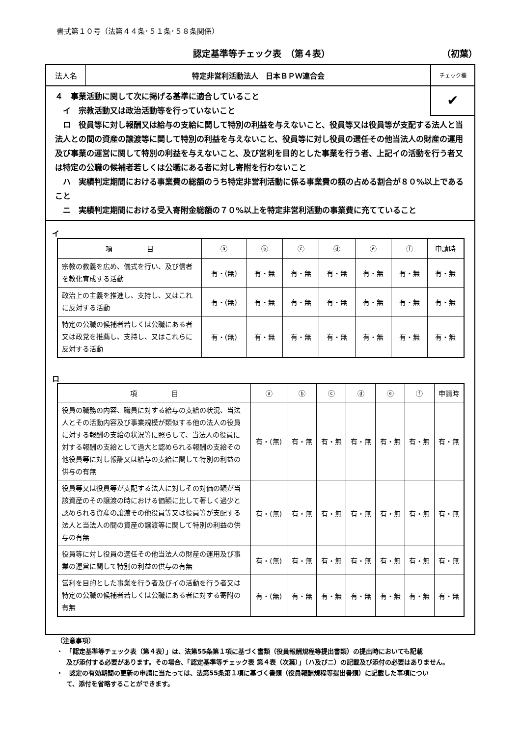書式第１０号（法第４４条･５１条･５８条関係）
認定基準等チェック表　（第４表） （初葉）
法人名 特定非営利活動法人　日本ＢＰＷ連合会
チェック欄
✔
４　事業活動に関して次に掲げる基準に適合していること
　イ　宗教活動又は政治活動等を行っていないこと
　ロ　役員等に対し報酬又は給与の支給に関して特別の利益を与えないこと、役員等又は役員等が支配する法人と当法人との間の資産の譲渡等に関して特別の利益を与えないこと、役員等に対し役員の選任その他当法人の財産の運用及び事業の運営に関して特別の利益を与えないこと、及び営利を目的とした事業を行う者、上記イの活動を行う者又は特定の公職の候補者若しくは公職にある者に対し寄附を行わないこと
　ハ　実績判定期間における事業費の総額のうち特定非営利活動に係る事業費の額の占める割合が８０%以上であること
　ニ　実績判定期間における受入寄附金総額の７０%以上を特定非営利活動の事業費に充てていること
イ
| 項 目 | ⓐ | ⓑ | ⓒ | ⓓ | ⓔ | ⓕ | 申請時 |
| --- | --- | --- | --- | --- | --- | --- | --- |
| 宗教の教義を広め、儀式を行い、及び信者を教化育成する活動 | 有・(無) | 有・無 | 有・無 | 有・無 | 有・無 | 有・無 | 有・無 |
| 政治上の主義を推進し、支持し、又はこれに反対する活動 | 有・(無) | 有・無 | 有・無 | 有・無 | 有・無 | 有・無 | 有・無 |
| 特定の公職の候補者若しくは公職にある者又は政党を推薦し、支持し、又はこれらに反対する活動 | 有・(無) | 有・無 | 有・無 | 有・無 | 有・無 | 有・無 | 有・無 |
ロ
| 項 目 | ⓐ | ⓑ | ⓒ | ⓓ | ⓔ | ⓕ | 申請時 |
| --- | --- | --- | --- | --- | --- | --- | --- |
| 役員の職務の内容、職員に対する給与の支給の状況、当法人とその活動内容及び事業規模が類似する他の法人の役員に対する報酬の支給の状況等に照らして、当法人の役員に対する報酬の支給として過大と認められる報酬の支給その他役員等に対し報酬又は給与の支給に関して特別の利益の供与の有無 | 有・(無) | 有・無 | 有・無 | 有・無 | 有・無 | 有・無 | 有・無 |
| 役員等又は役員等が支配する法人に対しその対価の額が当該資産のその譲渡の時における価額に比して著しく過少と認められる資産の譲渡その他役員等又は役員等が支配する法人と当法人の間の資産の譲渡等に関して特別の利益の供与の有無 | 有・(無) | 有・無 | 有・無 | 有・無 | 有・無 | 有・無 | 有・無 |
| 役員等に対し役員の選任その他当法人の財産の運用及び事業の運営に関して特別の利益の供与の有無 | 有・(無) | 有・無 | 有・無 | 有・無 | 有・無 | 有・無 | 有・無 |
| 営利を目的とした事業を行う者及びイの活動を行う者又は特定の公職の候補者若しくは公職にある者に対する寄附の有無 | 有・(無) | 有・無 | 有・無 | 有・無 | 有・無 | 有・無 | 有・無 |
（注意事項）
・　「認定基準等チェック表（第４表）」は、法第55条第１項に基づく書類（役員報酬規程等提出書類）の提出時においても記載
及び添付する必要があります。その場合、「認定基準等チェック表 第４表（次葉）」（ハ及びニ）の記載及び添付の必要はありません。
・　認定の有効期間の更新の申請に当たっては、法第55条第１項に基づく書類（役員報酬規程等提出書類）に記載した事項につい
て、添付を省略することができます。